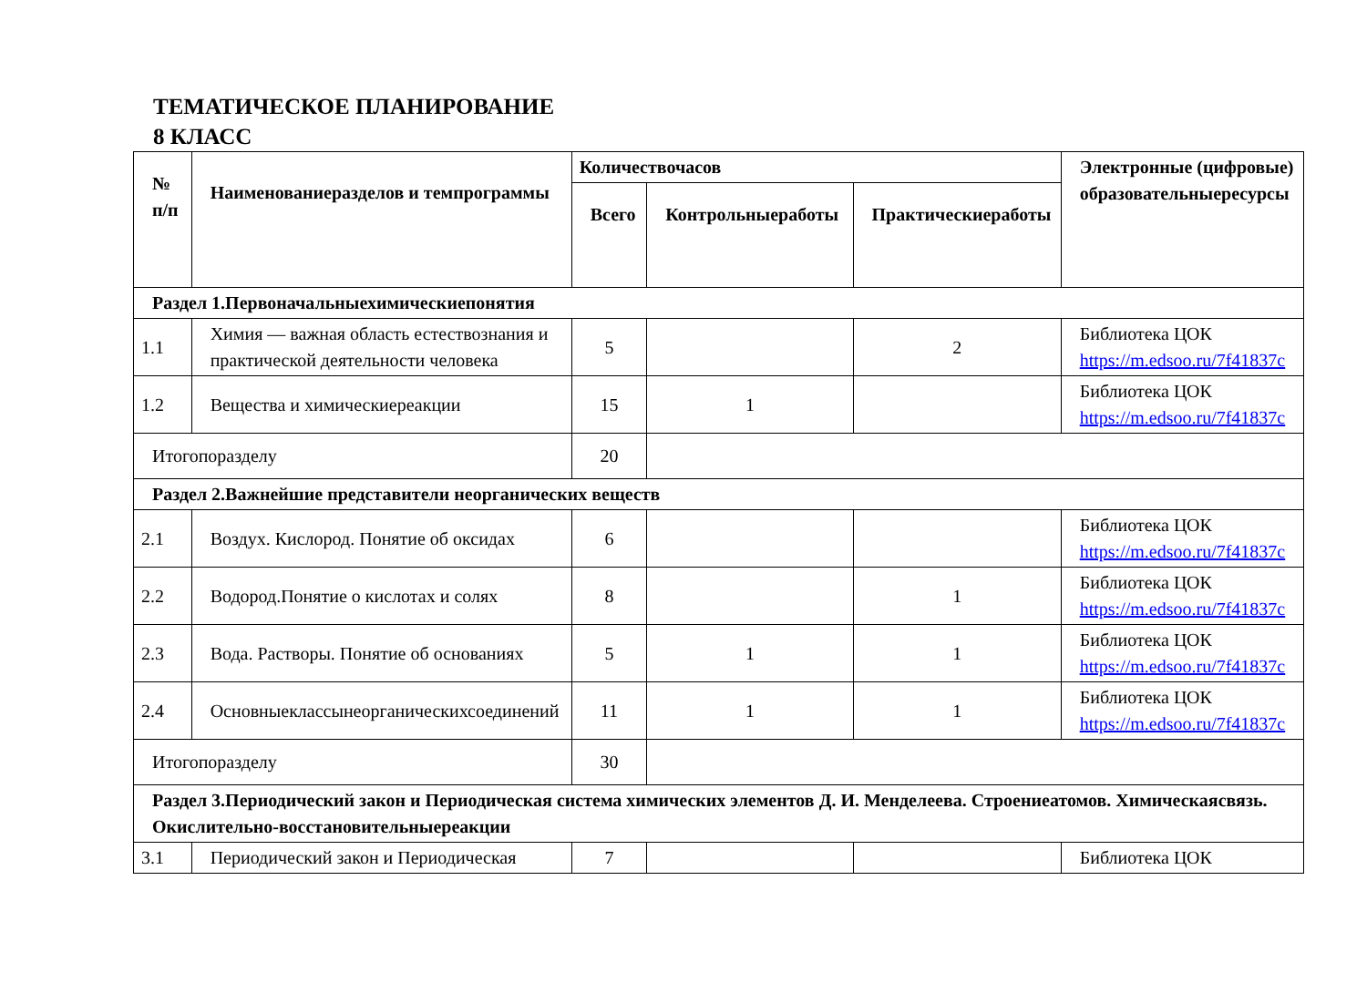ТЕМАТИЧЕСКОЕ ПЛАНИРОВАНИЕ
8 КЛАСС
| № п/п | Наименованиеразделов и темпрограммы | Количествочасов | | | Электронные (цифровые) образовательныересурсы |
| --- | --- | --- | --- | --- | --- |
| | | Всего | Контрольныеработы | Практическиеработы | |
| Раздел 1.Первоначальныехимическиепонятия | | | | | |
| 1.1 | Химия — важная область естествознания и практической деятельности человека | 5 | | 2 | Библиотека ЦОК https://m.edsoo.ru/7f41837c |
| 1.2 | Вещества и химическиереакции | 15 | 1 | | Библиотека ЦОК https://m.edsoo.ru/7f41837c |
| Итогопоразделу | | 20 | | | |
| Раздел 2.Важнейшие представители неорганических веществ | | | | | |
| 2.1 | Воздух. Кислород. Понятие об оксидах | 6 | | | Библиотека ЦОК https://m.edsoo.ru/7f41837c |
| 2.2 | Водород.Понятие о кислотах и солях | 8 | | 1 | Библиотека ЦОК https://m.edsoo.ru/7f41837c |
| 2.3 | Вода. Растворы. Понятие об основаниях | 5 | 1 | 1 | Библиотека ЦОК https://m.edsoo.ru/7f41837c |
| 2.4 | Основныеклассынеорганическихсоединений | 11 | 1 | 1 | Библиотека ЦОК https://m.edsoo.ru/7f41837c |
| Итогопоразделу | | 30 | | | |
| Раздел 3.Периодический закон и Периодическая система химических элементов Д. И. Менделеева. Строениеатомов. Химическаясвязь. Окислительно-восстановительныереакции | | | | | |
| 3.1 | Периодический закон и Периодическая | 7 | | | Библиотека ЦОК |